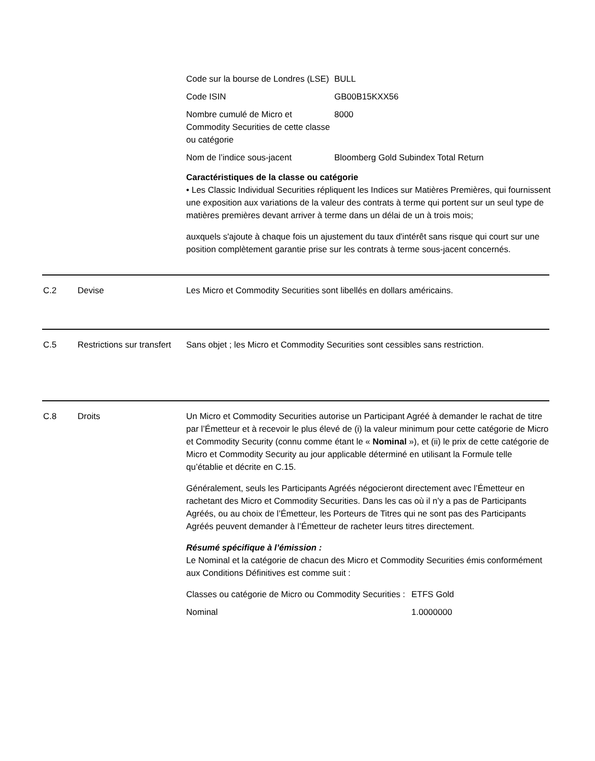| Code sur la bourse de Londres (LSE) | BULL |
| Code ISIN | GB00B15KXX56 |
| Nombre cumulé de Micro et Commodity Securities de cette classe ou catégorie | 8000 |
| Nom de l’indice sous-jacent | Bloomberg Gold Subindex Total Return |
Caractéristiques de la classe ou catégorie
• Les Classic Individual Securities répliquent les Indices sur Matières Premières, qui fournissent une exposition aux variations de la valeur des contrats à terme qui portent sur un seul type de matières premières devant arriver à terme dans un délai de un à trois mois;
auxquels s'ajoute à chaque fois un ajustement du taux d'intérêt sans risque qui court sur une position complètement garantie prise sur les contrats à terme sous-jacent concernés.
C.2 Devise Les Micro et Commodity Securities sont libellés en dollars américains.
C.5 Restrictions sur transfert
Sans objet ; les Micro et Commodity Securities sont cessibles sans restriction.
C.8 Droits Un Micro et Commodity Securities autorise un Participant Agréé à demander le rachat de titre par l’Émetteur et à recevoir le plus élevé de (i) la valeur minimum pour cette catégorie de Micro et Commodity Security (connu comme étant le « Nominal »), et (ii) le prix de cette catégorie de Micro et Commodity Security au jour applicable déterminé en utilisant la Formule telle qu’établie et décrite en C.15.
Généralement, seuls les Participants Agréés négocieront directement avec l’Émetteur en rachetant des Micro et Commodity Securities. Dans les cas où il n’y a pas de Participants Agréés, ou au choix de l’Émetteur, les Porteurs de Titres qui ne sont pas des Participants Agréés peuvent demander à l’Émetteur de racheter leurs titres directement.
Résumé spécifique à l’émission :
Le Nominal et la catégorie de chacun des Micro et Commodity Securities émis conformément aux Conditions Définitives est comme suit :
| Classes ou catégorie de Micro ou Commodity Securities : | ETFS Gold |
| Nominal | 1.0000000 |